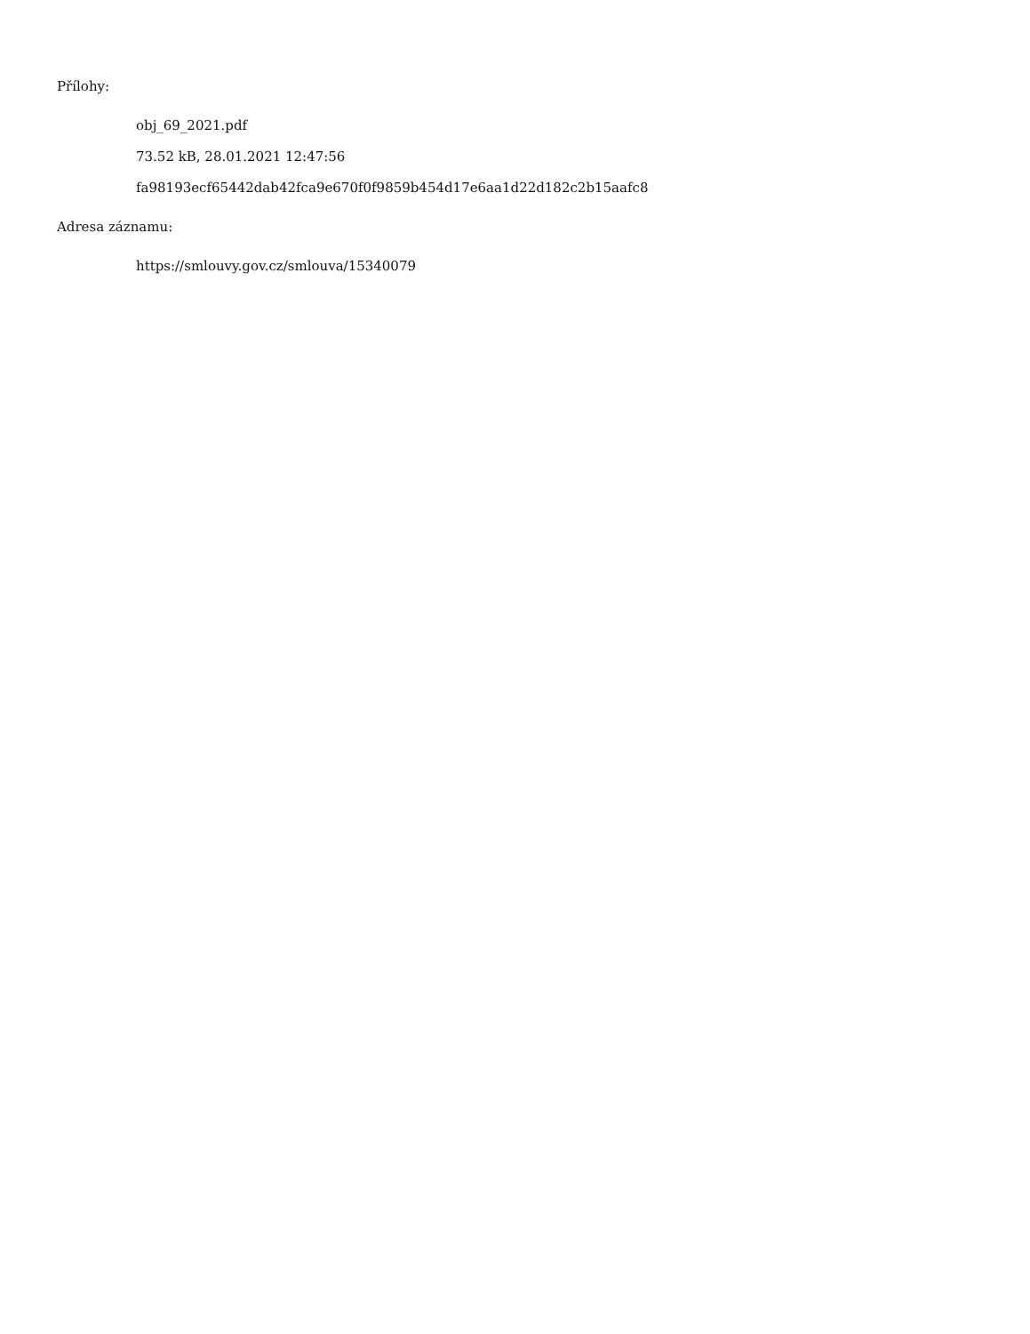Přílohy:
obj_69_2021.pdf
73.52 kB, 28.01.2021 12:47:56
fa98193ecf65442dab42fca9e670f0f9859b454d17e6aa1d22d182c2b15aafc8
Adresa záznamu:
https://smlouvy.gov.cz/smlouva/15340079